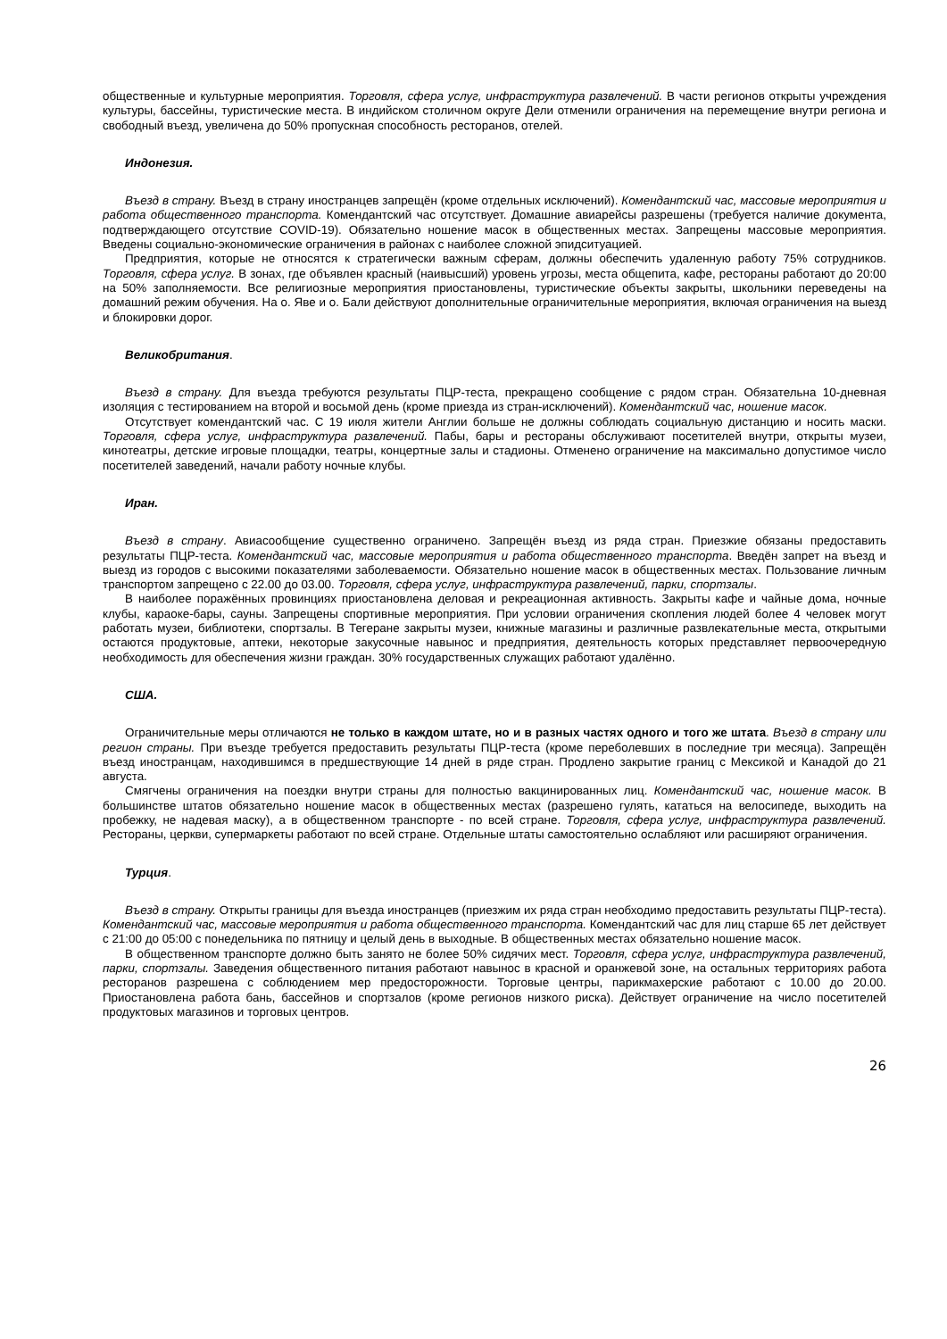общественные и культурные мероприятия. Торговля, сфера услуг, инфраструктура развлечений. В части регионов открыты учреждения культуры, бассейны, туристические места. В индийском столичном округе Дели отменили ограничения на перемещение внутри региона и свободный въезд, увеличена до 50% пропускная способность ресторанов, отелей.
Индонезия.
Въезд в страну. Въезд в страну иностранцев запрещён (кроме отдельных исключений). Комендантский час, массовые мероприятия и работа общественного транспорта. Комендантский час отсутствует. Домашние авиарейсы разрешены (требуется наличие документа, подтверждающего отсутствие COVID-19). Обязательно ношение масок в общественных местах. Запрещены массовые мероприятия. Введены социально-экономические ограничения в районах с наиболее сложной эпидситуацией.
Предприятия, которые не относятся к стратегически важным сферам, должны обеспечить удаленную работу 75% сотрудников. Торговля, сфера услуг. В зонах, где объявлен красный (наивысший) уровень угрозы, места общепита, кафе, рестораны работают до 20:00 на 50% заполняемости. Все религиозные мероприятия приостановлены, туристические объекты закрыты, школьники переведены на домашний режим обучения. На о. Яве и о. Бали действуют дополнительные ограничительные мероприятия, включая ограничения на выезд и блокировки дорог.
Великобритания.
Въезд в страну. Для въезда требуются результаты ПЦР-теста, прекращено сообщение с рядом стран. Обязательна 10-дневная изоляция с тестированием на второй и восьмой день (кроме приезда из стран-исключений). Комендантский час, ношение масок.
Отсутствует комендантский час. С 19 июля жители Англии больше не должны соблюдать социальную дистанцию и носить маски. Торговля, сфера услуг, инфраструктура развлечений. Пабы, бары и рестораны обслуживают посетителей внутри, открыты музеи, кинотеатры, детские игровые площадки, театры, концертные залы и стадионы. Отменено ограничение на максимально допустимое число посетителей заведений, начали работу ночные клубы.
Иран.
Въезд в страну. Авиасообщение существенно ограничено. Запрещён въезд из ряда стран. Приезжие обязаны предоставить результаты ПЦР-теста. Комендантский час, массовые мероприятия и работа общественного транспорта. Введён запрет на въезд и выезд из городов с высокими показателями заболеваемости. Обязательно ношение масок в общественных местах. Пользование личным транспортом запрещено с 22.00 до 03.00. Торговля, сфера услуг, инфраструктура развлечений, парки, спортзалы.
В наиболее поражённых провинциях приостановлена деловая и рекреационная активность. Закрыты кафе и чайные дома, ночные клубы, караоке-бары, сауны. Запрещены спортивные мероприятия. При условии ограничения скопления людей более 4 человек могут работать музеи, библиотеки, спортзалы. В Тегеране закрыты музеи, книжные магазины и различные развлекательные места, открытыми остаются продуктовые, аптеки, некоторые закусочные навынос и предприятия, деятельность которых представляет первоочередную необходимость для обеспечения жизни граждан. 30% государственных служащих работают удалённо.
США.
Ограничительные меры отличаются не только в каждом штате, но и в разных частях одного и того же штата. Въезд в страну или регион страны. При въезде требуется предоставить результаты ПЦР-теста (кроме переболевших в последние три месяца). Запрещён въезд иностранцам, находившимся в предшествующие 14 дней в ряде стран. Продлено закрытие границ с Мексикой и Канадой до 21 августа.
Смягчены ограничения на поездки внутри страны для полностью вакцинированных лиц. Комендантский час, ношение масок. В большинстве штатов обязательно ношение масок в общественных местах (разрешено гулять, кататься на велосипеде, выходить на пробежку, не надевая маску), а в общественном транспорте - по всей стране. Торговля, сфера услуг, инфраструктура развлечений. Рестораны, церкви, супермаркеты работают по всей стране. Отдельные штаты самостоятельно ослабляют или расширяют ограничения.
Турция.
Въезд в страну. Открыты границы для въезда иностранцев (приезжим их ряда стран необходимо предоставить результаты ПЦР-теста). Комендантский час, массовые мероприятия и работа общественного транспорта. Комендантский час для лиц старше 65 лет действует с 21:00 до 05:00 с понедельника по пятницу и целый день в выходные. В общественных местах обязательно ношение масок.
В общественном транспорте должно быть занято не более 50% сидячих мест. Торговля, сфера услуг, инфраструктура развлечений, парки, спортзалы. Заведения общественного питания работают навынос в красной и оранжевой зоне, на остальных территориях работа ресторанов разрешена с соблюдением мер предосторожности. Торговые центры, парикмахерские работают с 10.00 до 20.00. Приостановлена работа бань, бассейнов и спортзалов (кроме регионов низкого риска). Действует ограничение на число посетителей продуктовых магазинов и торговых центров.
26